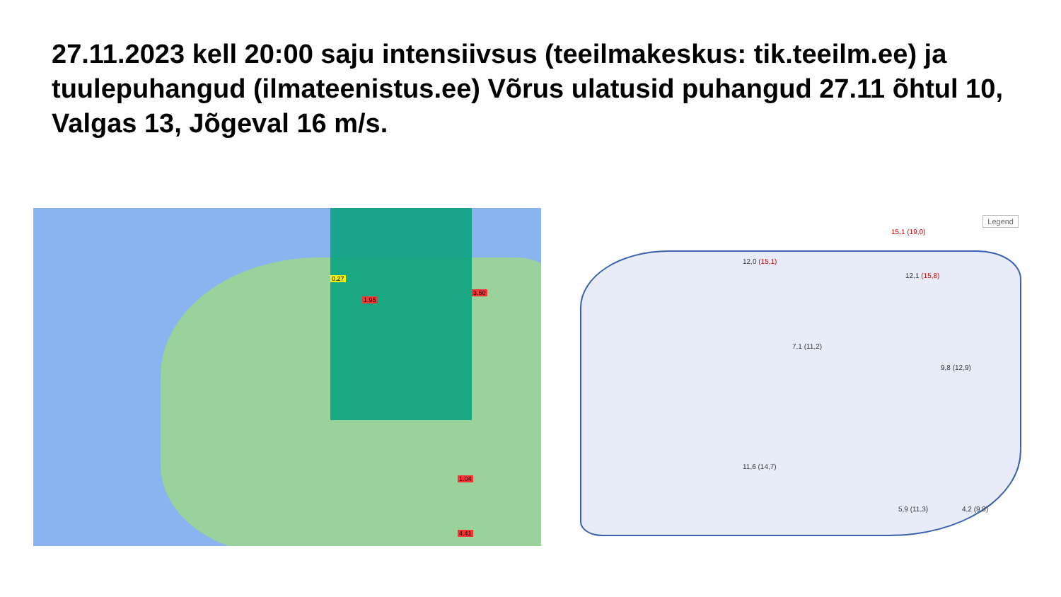27.11.2023 kell 20:00 saju intensiivsus (teeilmakeskus: tik.teeilm.ee) ja tuulepuhangud (ilmateenistus.ee) Võrus ulatusid puhangud 27.11 õhtul 10, Valgas 13, Jõgeval 16 m/s.
0.27
1.95
3.60
1.04
4.41
Legend
15,1 (19,0)
12,0 (15,1)
12,1 (15,8)
9,8 (12,9)
5,9 (11,3) 4,2 (9,8)
11,6 (14,7)
7,1 (11,2)